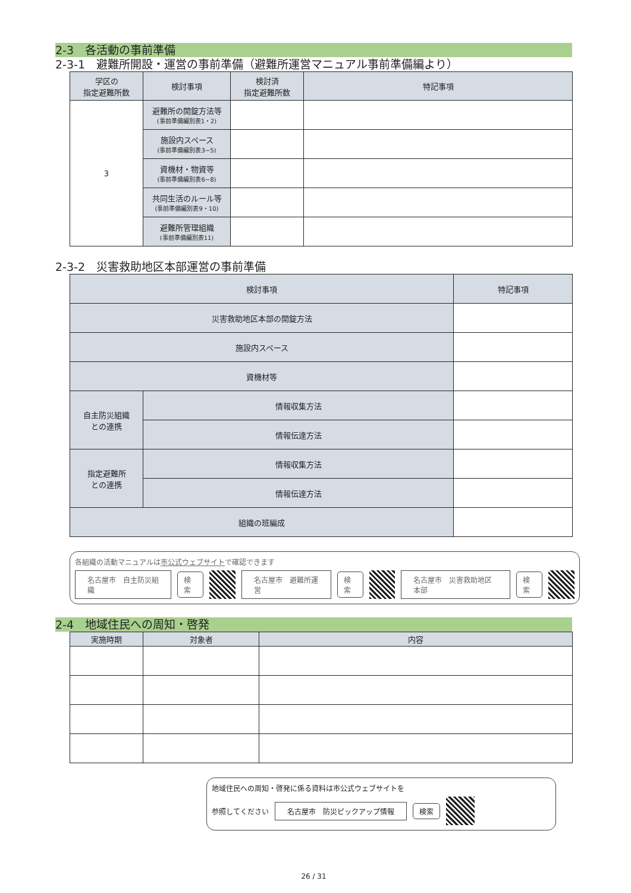2-3　各活動の事前準備
2-3-1　避難所開設・運営の事前準備（避難所運営マニュアル事前準備編より）
| 学区の 指定避難所数 | 検討事項 | 検討済 指定避難所数 | 特記事項 |
| --- | --- | --- | --- |
| 3 | 避難所の開錠方法等 (事前準備編別表1・2) | | |
| | 施設内スペース (事前準備編別表3~5) | | |
| | 資機材・物資等 (事前準備編別表6~8) | | |
| | 共同生活のルール等 (事前準備編別表9・10) | | |
| | 避難所管理組織 (事前準備編別表11) | | |
2-3-2　災害救助地区本部運営の事前準備
| 検討事項 | | 特記事項 |
| --- | --- | --- |
| 災害救助地区本部の開錠方法 | | |
| 施設内スペース | | |
| 資機材等 | | |
| 自主防災組織 との連携 | 情報収集方法 | |
| | 情報伝達方法 | |
| 指定避難所 との連携 | 情報収集方法 | |
| | 情報伝達方法 | |
| 組織の班編成 | | |
各組織の活動マニュアルは市公式ウェブサイトで確認できます
名古屋市　自主防災組織 検索 名古屋市　避難所運営 検索 名古屋市　災害救助地区本部 検索
2-4　地域住民への周知・啓発
| 実施時期 | 対象者 | 内容 |
| --- | --- | --- |
地域住民への周知・啓発に係る資料は市公式ウェブサイトを
参照してください 名古屋市　防災ピックアップ情報 検索
26 / 31